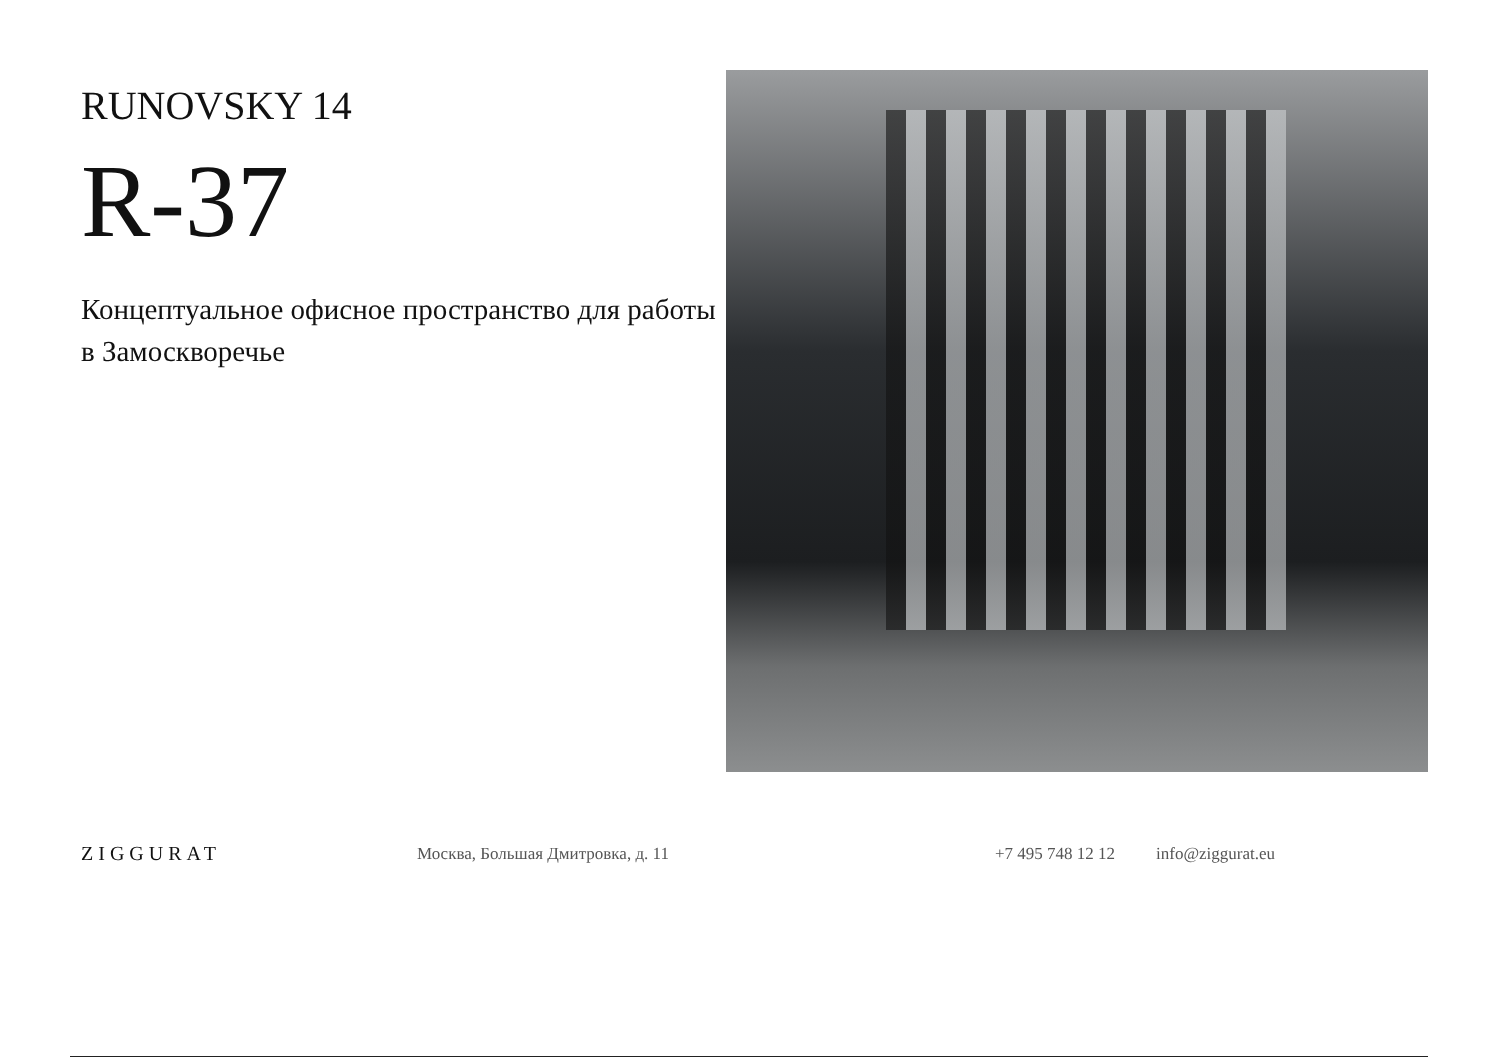RUNOVSKY 14
R-37
Концептуальное офисное пространство для работы в Замоскворечье
ZIGGURAT
Москва, Большая Дмитровка, д. 11
+7 495 748 12 12
info@ziggurat.eu